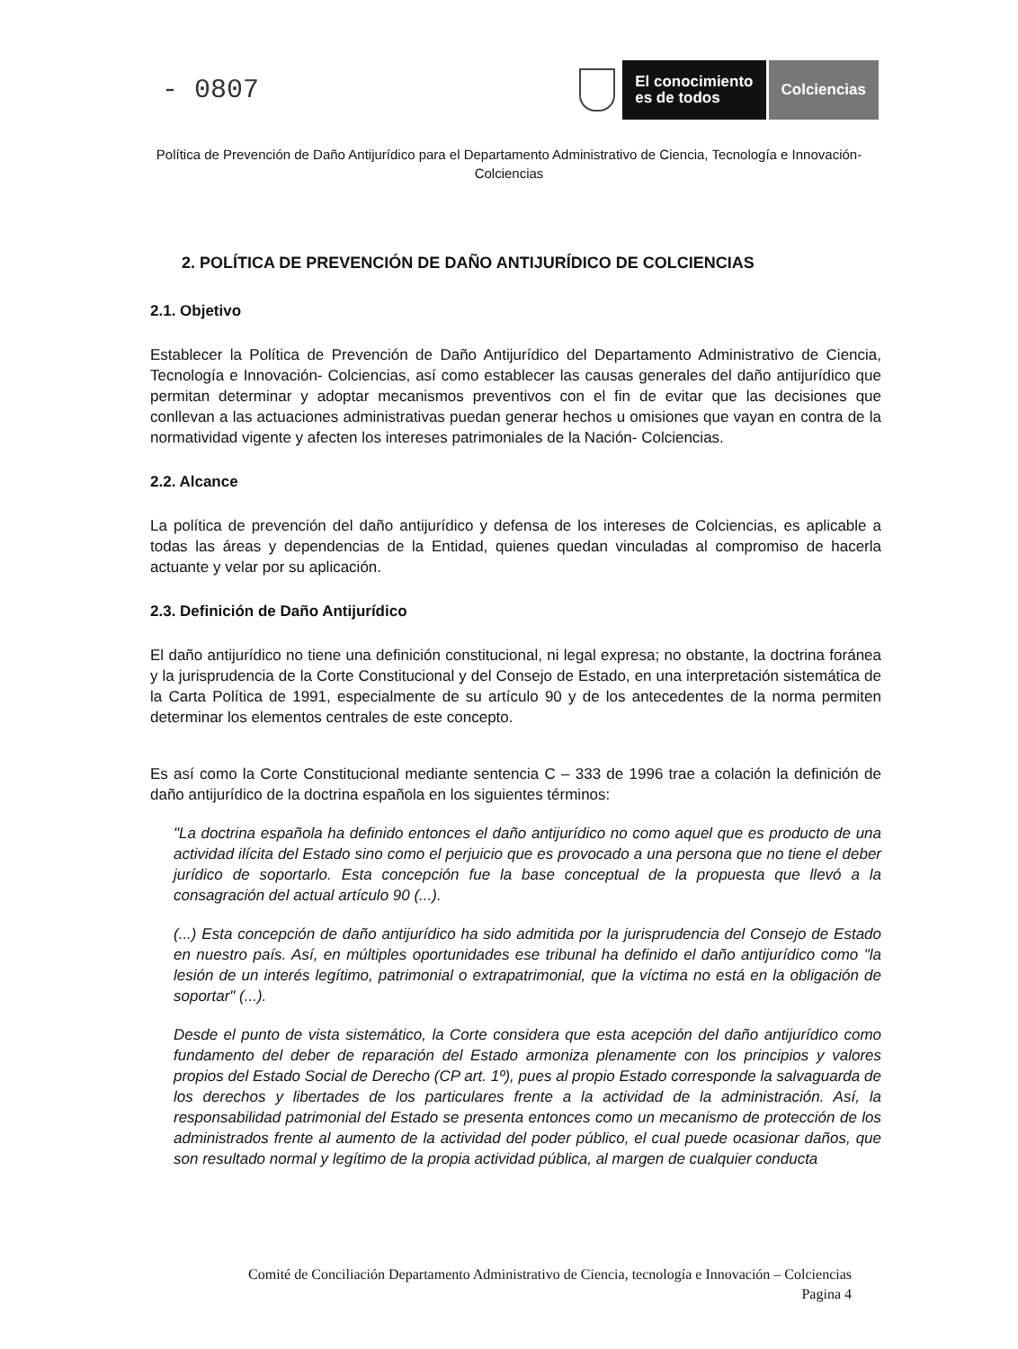- 0807
El conocimiento
es de todos
Colciencias
Política de Prevención de Daño Antijurídico para el Departamento Administrativo de Ciencia, Tecnología e Innovación- Colciencias
2. POLÍTICA DE PREVENCIÓN DE DAÑO ANTIJURÍDICO DE COLCIENCIAS
2.1. Objetivo
Establecer la Política de Prevención de Daño Antijurídico del Departamento Administrativo de Ciencia, Tecnología e Innovación- Colciencias, así como establecer las causas generales del daño antijurídico que permitan determinar y adoptar mecanismos preventivos con el fin de evitar que las decisiones que conllevan a las actuaciones administrativas puedan generar hechos u omisiones que vayan en contra de la normatividad vigente y afecten los intereses patrimoniales de la Nación- Colciencias.
2.2. Alcance
La política de prevención del daño antijurídico y defensa de los intereses de Colciencias, es aplicable a todas las áreas y dependencias de la Entidad, quienes quedan vinculadas al compromiso de hacerla actuante y velar por su aplicación.
2.3. Definición de Daño Antijurídico
El daño antijurídico no tiene una definición constitucional, ni legal expresa; no obstante, la doctrina foránea y la jurisprudencia de la Corte Constitucional y del Consejo de Estado, en una interpretación sistemática de la Carta Política de 1991, especialmente de su artículo 90 y de los antecedentes de la norma permiten determinar los elementos centrales de este concepto.
Es así como la Corte Constitucional mediante sentencia C – 333 de 1996 trae a colación la definición de daño antijurídico de la doctrina española en los siguientes términos:
"La doctrina española ha definido entonces el daño antijurídico no como aquel que es producto de una actividad ilícita del Estado sino como el perjuicio que es provocado a una persona que no tiene el deber jurídico de soportarlo. Esta concepción fue la base conceptual de la propuesta que llevó a la consagración del actual artículo 90 (...).
(...) Esta concepción de daño antijurídico ha sido admitida por la jurisprudencia del Consejo de Estado en nuestro país. Así, en múltiples oportunidades ese tribunal ha definido el daño antijurídico como "la lesión de un interés legítimo, patrimonial o extrapatrimonial, que la víctima no está en la obligación de soportar" (...).
Desde el punto de vista sistemático, la Corte considera que esta acepción del daño antijurídico como fundamento del deber de reparación del Estado armoniza plenamente con los principios y valores propios del Estado Social de Derecho (CP art. 1º), pues al propio Estado corresponde la salvaguarda de los derechos y libertades de los particulares frente a la actividad de la administración. Así, la responsabilidad patrimonial del Estado se presenta entonces como un mecanismo de protección de los administrados frente al aumento de la actividad del poder público, el cual puede ocasionar daños, que son resultado normal y legítimo de la propia actividad pública, al margen de cualquier conducta
Comité de Conciliación Departamento Administrativo de Ciencia, tecnología e Innovación – Colciencias
Pagina 4